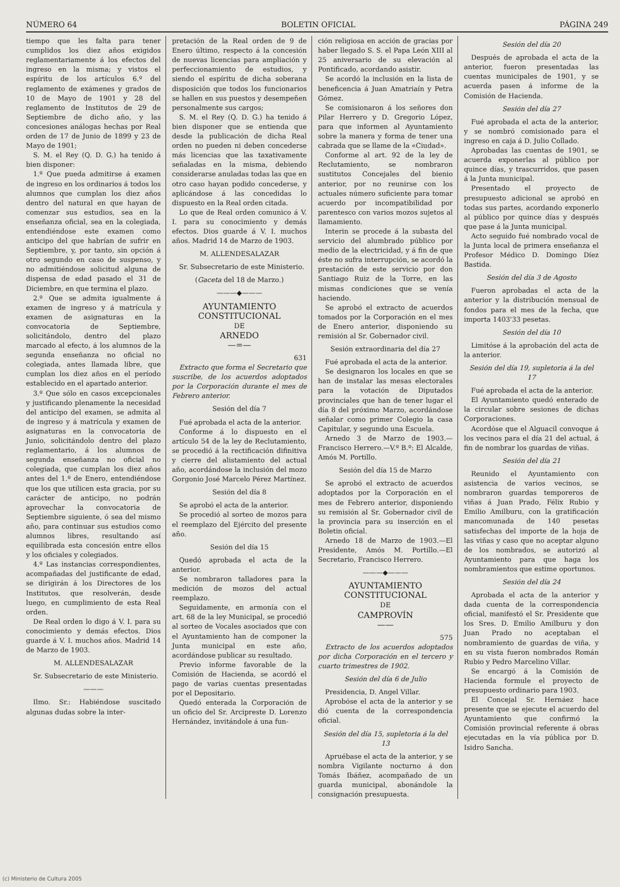NÚMERO 64 BOLETIN OFICIAL PÁGINA 249
tiempo que les falta para tener cumplidos los diez años exigidos reglamentariamente á los efectos del ingreso en la misma; y vistos el espíritu de los artículos 6.º del reglamento de exámenes y grados de 10 de Mayo de 1901 y 28 del reglamento de Institutos de 29 de Septiembre de dicho año, y las concesiones análogas hechas por Real orden de 17 de Junio de 1899 y 23 de Mayo de 1901;
S. M. el Rey (Q. D. G.) ha tenido á bien disponer:
1.º Que pueda admitirse á examen de ingreso en los ordinarios á todos los alumnos que cumplan los diez años dentro del natural en que hayan de comenzar sus estudios, sea en la enseñanza oficial, sea en la colegiada, entendiéndose este examen como anticipo del que habrían de sufrir en Septiembre, y, por tanto, sin opción á otro segundo en caso de suspenso, y no admitiéndose solicitud alguna de dispensa de edad pasado el 31 de Diciembre, en que termina el plazo.
2.º Que se admita igualmente á examen de ingreso y á matrícula y examen de asignaturas en la convocatoria de Septiembre, solicitándolo, dentro del plazo marcado al efecto, á los alumnos de la segunda enseñanza no oficial no colegiada, antes llamada libre, que cumplan los diez años en el período establecido en el apartado anterior.
3.º Que sólo en casos excepcionales y justificando plenamente la necesidad del anticipo del examen, se admita al de ingreso y á matrícula y examen de asignaturas en la convocatoria de Junio, solicitándolo dentro del plazo reglamentario, á los alumnos de segunda enseñanza no oficial no colegiada, que cumplan los diez años antes del 1.º de Enero, entendiéndose que los que utilicen esta gracia, por su carácter de anticipo, no podrán aprovechar la convocatoria de Septiembre siguiente, ó sea del mismo año, para continuar sus estudios como alumnos libres, resultando así equilibrada esta concesión entre ellos y los oficiales y colegiados.
4.º Las instancias correspondientes, acompañadas del justificante de edad, se dirigirán á los Directores de los Institutos, que resolverán, desde luego, en cumplimiento de esta Real orden.
De Real orden lo digo á V. I. para su conocimiento y demás efectos. Dios guarde á V. I. muchos años. Madrid 14 de Marzo de 1903.
M. ALLENDESALAZAR
Sr. Subsecretario de este Ministerio.
———
Ilmo. Sr.: Habiéndose suscitado algunas dudas sobre la inter-
pretación de la Real orden de 9 de Enero último, respecto á la concesión de nuevas licencias para ampliación y perfeccionamiento de estudios, y siendo el espíritu de dicha soberana disposición que todos los funcionarios se hallen en sus puestos y desempeñen personalmente sus cargos;
S. M. el Rey (Q. D. G.) ha tenido á bien disponer que se entienda que desde la publicación de dicha Real orden no pueden ni deben concederse más licencias que las taxativamente señaladas en la misma, debiendo considerarse anuladas todas las que en otro caso hayan podido concederse, y aplicándose á las concedidas lo dispuesto en la Real orden citada.
Lo que de Real orden comunico á V. I. para su conocimiento y demás efectos. Dios guarde á V. I. muchos años. Madrid 14 de Marzo de 1903.
M. ALLENDESALAZAR
Sr. Subsecretario de este Ministerio.
(Gaceta del 18 de Marzo.)
———◆———
AYUNTAMIENTO CONSTITUCIONAL
DE
ARNEDO
—=—
631
Extracto que forma el Secretario que suscribe, de los acuerdos adoptados por la Corporación durante el mes de Febrero anterior.
Sesión del día 7
Fué aprobada el acta de la anterior.
Conforme á lo dispuesto en el artículo 54 de la ley de Reclutamiento, se procedió á la rectificación difinitiva y cierre del alistamiento del actual año, acordándose la inclusión del mozo Gorgonio José Marcelo Pérez Martínez.
Sesión del día 8
Se aprobó el acta de la anterior.
Se procedió al sorteo de mozos para el reemplazo del Ejército del presente año.
Sesión del día 15
Quedó aprobada el acta de la anterior.
Se nombraron talladores para la medición de mozos del actual reemplazo.
Seguidamente, en armonía con el art. 68 de la ley Municipal, se procedió al sorteo de Vocales asociados que con el Ayuntamiento han de componer la Junta municipal en este año, acordándose publicar su resultado.
Previo informe favorable de la Comisión de Hacienda, se acordó el pago de varias cuentas presentadas por el Depositario.
Quedó enterada la Corporación de un oficio del Sr. Arcipreste D. Lorenzo Hernández, invitándole á una fun-
ción religiosa en acción de gracias por haber llegado S. S. el Papa León XIII al 25 aniversario de su elevación al Pontificado, acordando asistir.
Se acordó la inclusión en la lista de beneficencia á Juan Amatriaín y Petra Gómez.
Se comisionaron á los señores don Pilar Herrero y D. Gregorio López, para que informen al Ayuntamiento sobre la manera y forma de tener una cabrada que se llame de la «Ciudad».
Conforme al art. 92 de la ley de Reclutamiento, se nombraron sustitutos Concejales del bienio anterior, por no reunirse con los actuales número suficiente para tomar acuerdo por incompatibilidad por parentesco con varios mozos sujetos al llamamiento.
Interin se procede á la subasta del servicio del alumbrado público por medio de la electricidad, y á fin de que éste no sufra interrupción, se acordó la prestación de este servicio por don Santiago Ruiz de la Torre, en las mismas condiciones que se venía haciendo.
Se aprobó el extracto de acuerdos tomados por la Corporación en el mes de Enero anterior, disponiendo su remisión al Sr. Gobernador civil.
Sesión extraordinaria del día 27
Fué aprobada el acta de la anterior.
Se designaron los locales en que se han de instalar las mesas electorales para la votación de Diputados provinciales que han de tener lugar el día 8 del próximo Marzo, acordándose señalar como primer Colegio la casa Capitular, y segundo una Escuela.
Arnedo 3 de Marzo de 1903.—Francisco Herrero.—V.º B.º: El Alcalde, Amós M. Portillo.
Sesión del día 15 de Marzo
Se aprobó el extracto de acuerdos adoptados por la Corporación en el mes de Febrero anterior, disponiendo su remisión al Sr. Gobernador civil de la provincia para su inserción en el Boletin oficial.
Arnedo 18 de Marzo de 1903.—El Presidente, Amós M. Portillo.—El Secretario, Francisco Herrero.
———◆———
AYUNTAMIENTO CONSTITUCIONAL
DE
CAMPROVÍN
——
575
Extracto de los acuerdos adoptados por dicha Corporación en el tercero y cuarto trimestres de 1902.
Sesión del día 6 de Julio
Presidencia, D. Angel Villar.
Aprobóse el acta de la anterior y se dió cuenta de la correspondencia oficial.
Sesión del día 15, supletoria á la del 13
Apruébase el acta de la anterior, y se nombra Vigilante nocturno á don Tomás Ibáñez, acompañado de un guarda municipal, abonándole la consignación presupuesta.
Sesión del día 20
Después de aprobada el acta de la anterior, fueron presentadas las cuentas municipales de 1901, y se acuerda pasen á informe de la Comisión de Hacienda.
Sesión del día 27
Fué aprobada el acta de la anterior, y se nombró comisionado para el ingreso en caja á D. Julio Collado.
Aprobadas las cuentas de 1901, se acuerda exponerlas al público por quince días, y trascurridos, que pasen á la Junta municipal.
Presentado el proyecto de presupuesto adicional se aprobó en todas sus partes, acordando exponerlo al público por quince días y después que pase á la Junta municipal.
Acto seguido fué nombrado vocal de la Junta local de primera enseñanza el Profesor Médico D. Domingo Díez Bastida.
Sesión del día 3 de Agosto
Fueron aprobadas el acta de la anterior y la distribución mensual de fondos para el mes de la fecha, que importa 1403'33 pesetas.
Sesión del día 10
Limitóse á la aprobación del acta de la anterior.
Sesión del día 19, supletoria á la del 17
Fué aprobada el acta de la anterior.
El Ayuntamiento quedó enterado de la circular sobre sesiones de dichas Corporaciones.
Acordóse que el Alguacil convoque á los vecinos para el día 21 del actual, á fin de nombrar los guardas de viñas.
Sesión del día 21
Reunido el Ayuntamiento con asistencia de varios vecinos, se nombraron guardas temporeros de viñas á Juan Prado, Félix Rubio y Emilio Amilburu, con la gratificación mancomunada de 140 pesetas satisfechas del importe de la hoja de las viñas y caso que no aceptar alguno de los nombrados, se autorizó al Ayuntamiento para que haga los nombramientos que estime oportunos.
Sesión del día 24
Aprobada el acta de la anterior y dada cuenta de la correspondencia oficial, manifestó el Sr. Presidente que los Sres. D. Emilio Amilburu y don Juan Prado no aceptaban el nombramiento de guardas de viña, y en su vista fueron nombrados Román Rubio y Pedro Marcelino Villar.
Se encargó á la Comisión de Hacienda formule el proyecto de presupuesto ordinario para 1903.
El Concejal Sr. Hernáez hace presente que se ejecute el acuerdo del Ayuntamiento que confirmó la Comisión provincial referente á obras ejecutadas en la vía pública por D. Isidro Sancha.
(c) Ministerio de Cultura 2005